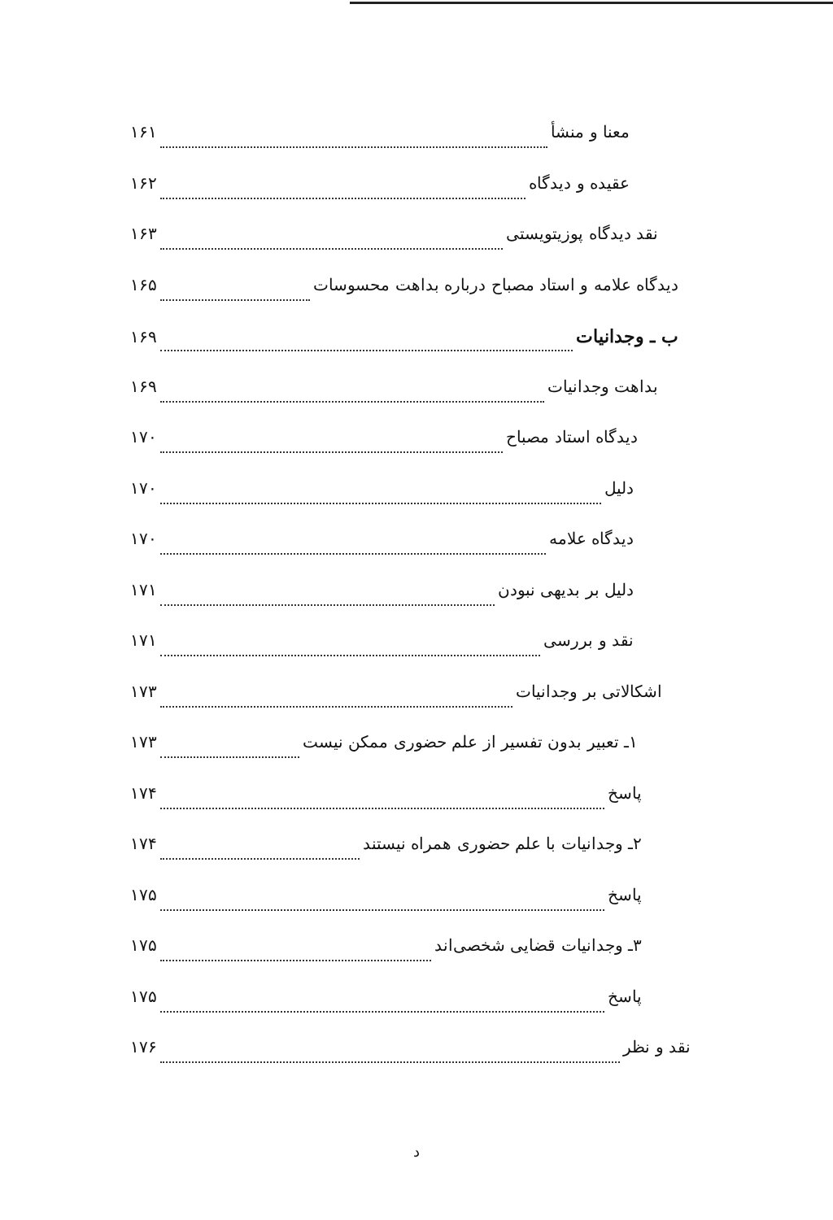معنا و منشأ ۱۶۱
عقیده و دیدگاه ۱۶۲
نقد دیدگاه پوزیتویستی ۱۶۳
دیدگاه علامه و استاد مصباح درباره بداهت محسوسات ۱۶۵
ب ـ وجدانیات ۱۶۹
بداهت وجدانیات ۱۶۹
دیدگاه استاد مصباح ۱۷۰
دلیل ۱۷۰
دیدگاه علامه ۱۷۰
دلیل بر بدیهی نبودن ۱۷۱
نقد و بررسی ۱۷۱
اشکالاتی بر وجدانیات ۱۷۳
۱ـ تعبیر بدون تفسیر از علم حضوری ممکن نیست ۱۷۳
پاسخ ۱۷۴
۲ـ وجدانیات با علم حضوری همراه نیستند ۱۷۴
پاسخ ۱۷۵
۳ـ وجدانیات قضایی شخصی‌اند ۱۷۵
پاسخ ۱۷۵
نقد و نظر ۱۷۶
د